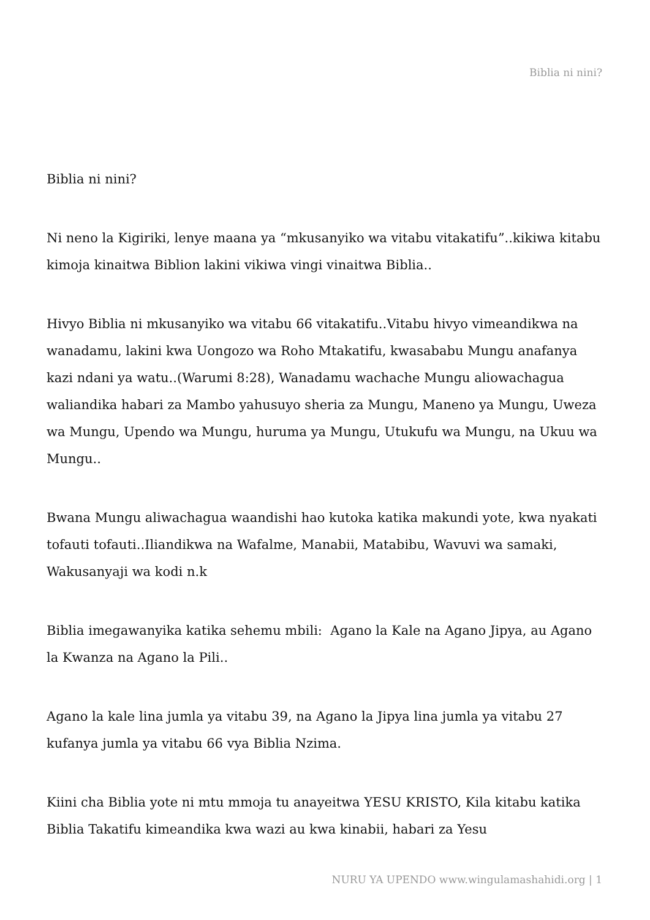Biblia ni nini?
Biblia ni nini?
Ni neno la Kigiriki, lenye maana ya “mkusanyiko wa vitabu vitakatifu”..kikiwa kitabu kimoja kinaitwa Biblion lakini vikiwa vingi vinaitwa Biblia..
Hivyo Biblia ni mkusanyiko wa vitabu 66 vitakatifu..Vitabu hivyo vimeandikwa na wanadamu, lakini kwa Uongozo wa Roho Mtakatifu, kwasababu Mungu anafanya kazi ndani ya watu..(Warumi 8:28), Wanadamu wachache Mungu aliowachagua waliandika habari za Mambo yahusuyo sheria za Mungu, Maneno ya Mungu, Uweza wa Mungu, Upendo wa Mungu, huruma ya Mungu, Utukufu wa Mungu, na Ukuu wa Mungu..
Bwana Mungu aliwachagua waandishi hao kutoka katika makundi yote, kwa nyakati tofauti tofauti..Iliandikwa na Wafalme, Manabii, Matabibu, Wavuvi wa samaki, Wakusanyaji wa kodi n.k
Biblia imegawanyika katika sehemu mbili: Agano la Kale na Agano Jipya, au Agano la Kwanza na Agano la Pili..
Agano la kale lina jumla ya vitabu 39, na Agano la Jipya lina jumla ya vitabu 27 kufanya jumla ya vitabu 66 vya Biblia Nzima.
Kiini cha Biblia yote ni mtu mmoja tu anayeitwa YESU KRISTO, Kila kitabu katika Biblia Takatifu kimeandika kwa wazi au kwa kinabii, habari za Yesu
NURU YA UPENDO www.wingulamashahidi.org | 1